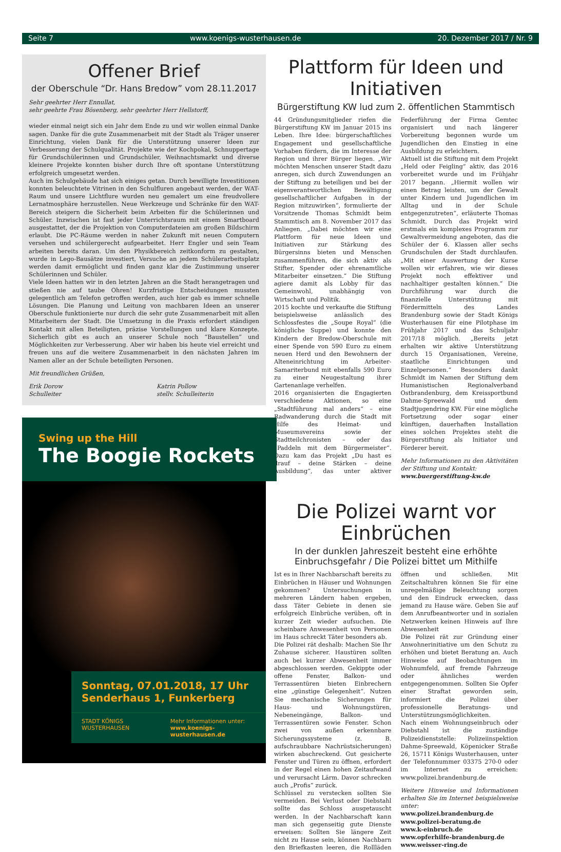Seite 7 www.koenigs-wusterhausen.de 20. Dezember 2017 / Nr. 9
Offener Brief
der Oberschule “Dr. Hans Bredow” vom 28.11.2017
Sehr geehrter Herr Ennullat,
sehr geehrte Frau Bösenberg, sehr geehrter Herr Hellstorff,
wieder einmal neigt sich ein Jahr dem Ende zu und wir wollen einmal Danke sagen. Danke für die gute Zusammenarbeit mit der Stadt als Träger unserer Einrichtung, vielen Dank für die Unterstützung unserer Ideen zur Verbesserung der Schulqualität. Projekte wie der Kochpokal, Schnuppertage für Grundschülerinnen und Grundschüler, Weihnachtsmarkt und diverse kleinere Projekte konnten bisher durch Ihre oft spontane Unterstützung erfolgreich umgesetzt werden.
Auch im Schulgebäude hat sich einiges getan. Durch bewilligte Investitionen konnten beleuchtete Vitrinen in den Schulfluren angebaut werden, der WAT-Raum und unsere Lichtflure wurden neu gemalert um eine freudvollere Lernatmosphäre herzustellen. Neue Werkzeuge und Schränke für den WAT-Bereich steigern die Sicherheit beim Arbeiten für die Schülerinnen und Schüler. Inzwischen ist fast jeder Unterrichtsraum mit einem Smartboard ausgestattet, der die Projektion von Computerdateien am großen Bildschirm erlaubt. Die PC-Räume werden in naher Zukunft mit neuen Computern versehen und schülergerecht aufgearbeitet. Herr Engler und sein Team arbeiten bereits daran. Um den Physikbereich zeitkonform zu gestalten, wurde in Lego-Bausätze investiert, Versuche an jedem Schülerarbeitsplatz werden damit ermöglicht und finden ganz klar die Zustimmung unserer Schülerinnen und Schüler.
Viele Ideen hatten wir in den letzten Jahren an die Stadt herangetragen und stießen nie auf taube Ohren! Kurzfristige Entscheidungen mussten gelegentlich am Telefon getroffen werden, auch hier gab es immer schnelle Lösungen. Die Planung und Leitung von machbaren Ideen an unserer Oberschule funktionierte nur durch die sehr gute Zusammenarbeit mit allen Mitarbeitern der Stadt. Die Umsetzung in die Praxis erfordert ständigen Kontakt mit allen Beteiligten, präzise Vorstellungen und klare Konzepte. Sicherlich gibt es auch an unserer Schule noch “Baustellen” und Möglichkeiten zur Verbesserung. Aber wir haben bis heute viel erreicht und freuen uns auf die weitere Zusammenarbeit in den nächsten Jahren im Namen aller an der Schule beteiligten Personen.
Mit freundlichen Grüßen,
Erik Dorow
Schulleiter
Katrin Pollow
stellv. Schulleiterin
Swing up the Hill
The Boogie Rockets
Sonntag, 07.01.2018, 17 Uhr
Senderhaus 1, Funkerberg
STADT KÖNIGS WUSTERHAUSEN Mehr Informationen unter:
www.koenigs-wusterhausen.de
Plattform für Ideen und Initiativen
Bürgerstiftung KW lud zum 2. öffentlichen Stammtisch
44 Gründungsmitglieder riefen die Bürgerstiftung KW im Januar 2015 ins Leben. Ihre Idee: bürgerschaftliches Engagement und gesellschaftliche Vorhaben fördern, die im Interesse der Region und ihrer Bürger liegen. „Wir möchten Menschen unserer Stadt dazu anregen, sich durch Zuwendungen an der Stiftung zu beteiligen und bei der eigenverantwortlichen Bewältigung gesellschaftlicher Aufgaben in der Region mitzuwirken“, formulierte der Vorsitzende Thomas Schmidt beim Stammtisch am 8. November 2017 das Anliegen. „Dabei möchten wir eine Plattform für neue Ideen und Initiativen zur Stärkung des Bürgersinns bieten und Menschen zusammenführen, die sich aktiv als Stifter, Spender oder ehrenamtliche Mitarbeiter einsetzen.“ Die Stiftung agiere damit als Lobby für das Gemeinwohl, unabhängig von Wirtschaft und Politik.
2015 kochte und verkaufte die Stiftung beispielsweise anlässlich des Schlossfestes die „Soupe Royal“ (die königliche Suppe) und konnte den Kindern der Bredow-Oberschule mit einer Spende von 590 Euro zu einem neuen Herd und den Bewohnern der Alteneinrichtung im Arbeiter-Samariterbund mit ebenfalls 590 Euro zu einer Neugestaltung ihrer Gartenanlage verhelfen.
2016 organisierten die Engagierten verschiedene Aktionen, so eine „Stadtführung mal anders“ – eine Radwanderung durch die Stadt mit Hilfe des Heimat- und Museumsvereins sowie der Stadtteilchronisten – oder das „Paddeln mit dem Bürgermeister“. Dazu kam das Projekt „Du hast es drauf – deine Stärken – deine Ausbildung“, das unter aktiver Federführung der Firma Gemtec organisiert und nach längerer Vorbereitung begonnen wurde um Jugendlichen den Einstieg in eine Ausbildung zu erleichtern.
Aktuell ist die Stiftung mit dem Projekt „Held oder Feigling“ aktiv, das 2016 vorbereitet wurde und im Frühjahr 2017 begann. „Hiermit wollen wir einen Betrag leisten, um der Gewalt unter Kindern und Jugendlichen im Alltag und in der Schule entgegenzutreten“, erläuterte Thomas Schmidt. Durch das Projekt wird erstmals ein komplexes Programm zur Gewaltvermeidung angeboten, das die Schüler der 6. Klassen aller sechs Grundschulen der Stadt durchlaufen. „Mit einer Auswertung der Kurse wollen wir erfahren, wie wir dieses Projekt noch effektiver und nachhaltiger gestalten können.“ Die Durchführung war durch die finanzielle Unterstützung mit Fördermitteln des Landes Brandenburg sowie der Stadt Königs Wusterhausen für eine Pilotphase im Frühjahr 2017 und das Schuljahr 2017/18 möglich. „Bereits jetzt erhalten wir aktive Unterstützung durch 15 Organisationen, Vereine, staatliche Einrichtungen und Einzelpersonen.“ Besonders dankt Schmidt im Namen der Stiftung dem Humanistischen Regionalverband Ostbrandenburg, dem Kreissportbund Dahme-Spreewald und dem Stadtjugendring KW. Für eine mögliche Fortsetzung oder sogar einer künftigen, dauerhaften Installation eines solchen Projektes steht die Bürgerstiftung als Initiator und Förderer bereit.
Mehr Informationen zu den Aktivitäten der Stiftung und Kontakt:
www.buergerstiftung-kw.de
Die Polizei warnt vor Einbrüchen
In der dunklen Jahreszeit besteht eine erhöhte Einbruchsgefahr / Die Polizei bittet um Mithilfe
Ist es in Ihrer Nachbarschaft bereits zu Einbrüchen in Häuser und Wohnungen gekommen? Untersuchungen in mehreren Ländern haben ergeben, dass Täter Gebiete in denen sie erfolgreich Einbrüche verüben, oft in kurzer Zeit wieder aufsuchen. Die scheinbare Anwesenheit von Personen im Haus schreckt Täter besonders ab.
Die Polizei rät deshalb: Machen Sie Ihr Zuhause sicherer. Haustüren sollten auch bei kurzer Abwesenheit immer abgeschlossen werden. Gekippte oder offene Fenster, Balkon- und Terrassentüren bieten Einbrechern eine „günstige Gelegenheit“. Nutzen Sie mechanische Sicherungen für Haus- und Wohnungstüren, Nebeneingänge, Balkon- und Terrassentüren sowie Fenster. Schon zwei von außen erkennbare Sicherungssysteme (z. B. aufschraubbare Nachrüstsicherungen) wirken abschreckend. Gut gesicherte Fenster und Türen zu öffnen, erfordert in der Regel einen hohen Zeitaufwand und verursacht Lärm. Davor schrecken auch „Profis“ zurück.
Schlüssel zu verstecken sollten Sie vermeiden. Bei Verlust oder Diebstahl sollte das Schloss ausgetauscht werden. In der Nachbarschaft kann man sich gegenseitig gute Dienste erweisen: Sollten Sie längere Zeit nicht zu Hause sein, können Nachbarn den Briefkasten leeren, die Rollläden öffnen und schließen. Mit Zeitschaltuhren können Sie für eine unregelmäßige Beleuchtung sorgen und den Eindruck erwecken, dass jemand zu Hause wäre. Geben Sie auf dem Anrufbeantworter und in sozialen Netzwerken keinen Hinweis auf Ihre Abwesenheit
Die Polizei rät zur Gründung einer Anwohnerinitiative um den Schutz zu erhöhen und bietet Beratung an. Auch Hinweise auf Beobachtungen im Wohnumfeld, auf fremde Fahrzeuge oder ähnliches werden entgegengenommen. Sollten Sie Opfer einer Straftat geworden sein, informiert die Polizei über professionelle Beratungs- und Unterstützungsmöglichkeiten.
Nach einem Wohnungseinbruch oder Diebstahl ist die zuständige Polizeidienststelle: Polizeiinspektion Dahme-Spreewald, Köpenicker Straße 26, 15711 Königs Wusterhausen, unter der Telefonnummer 03375 270-0 oder im Internet zu erreichen: www.polizei.brandenburg.de
Weitere Hinweise und Informationen erhalten Sie im Internet beispielsweise unter:
www.polizei.brandenburg.de
www.polizei-beratung.de
www.k-einbruch.de
www.opferhilfe-brandenburg.de
www.weisser-ring.de